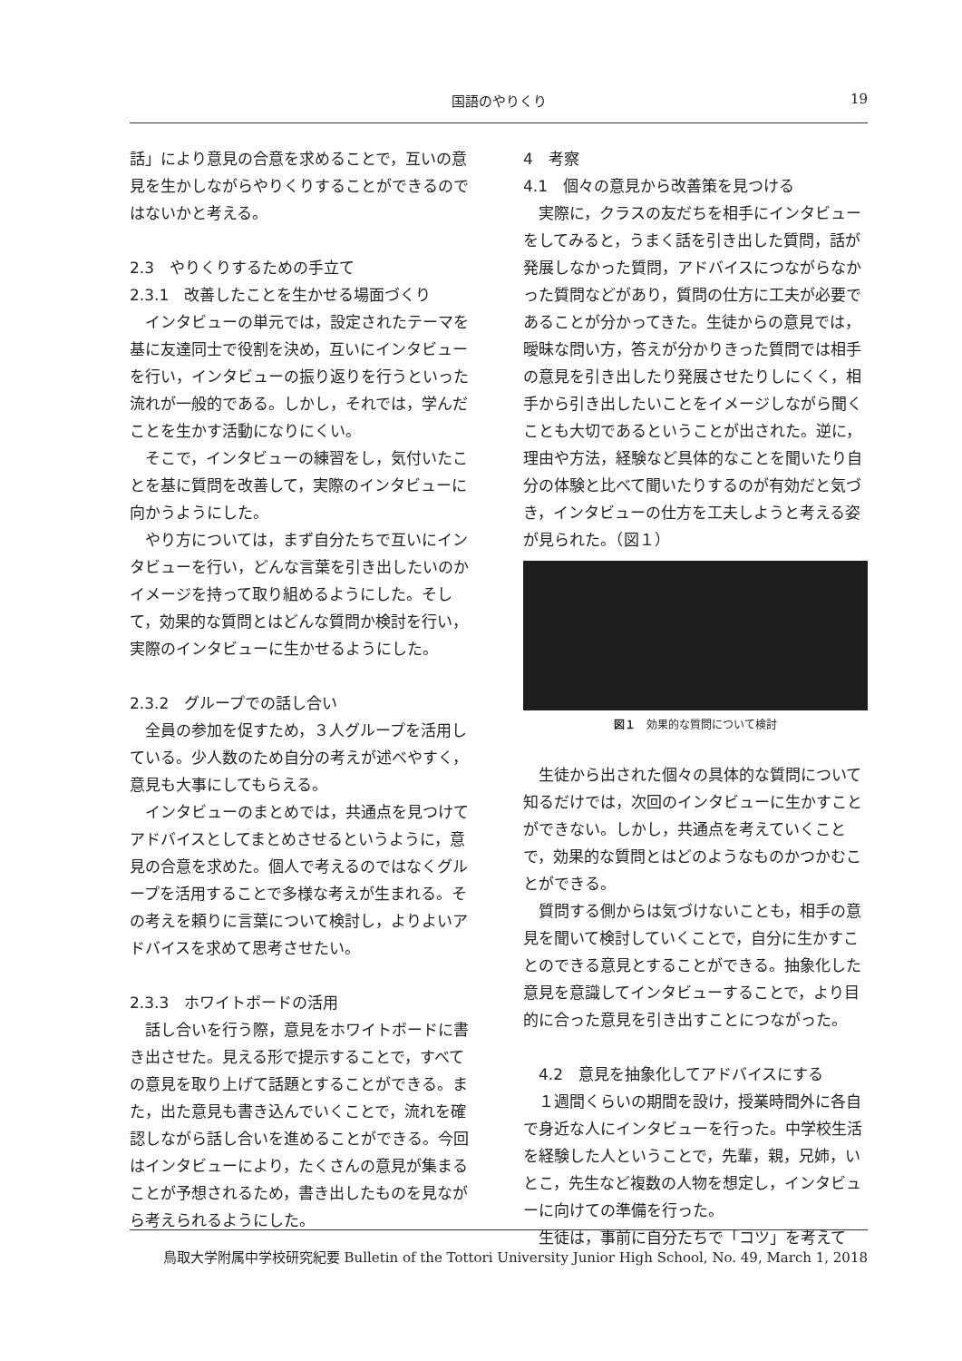国語のやりくり 19
話」により意見の合意を求めることで，互いの意見を生かしながらやりくりすることができるのではないかと考える。
2.3　やりくりするための手立て
2.3.1　改善したことを生かせる場面づくり
インタビューの単元では，設定されたテーマを基に友達同士で役割を決め，互いにインタビューを行い，インタビューの振り返りを行うといった流れが一般的である。しかし，それでは，学んだことを生かす活動になりにくい。
そこで，インタビューの練習をし，気付いたことを基に質問を改善して，実際のインタビューに向かうようにした。
やり方については，まず自分たちで互いにインタビューを行い，どんな言葉を引き出したいのかイメージを持って取り組めるようにした。そして，効果的な質問とはどんな質問か検討を行い，実際のインタビューに生かせるようにした。
2.3.2　グループでの話し合い
全員の参加を促すため，３人グループを活用している。少人数のため自分の考えが述べやすく，意見も大事にしてもらえる。
インタビューのまとめでは，共通点を見つけてアドバイスとしてまとめさせるというように，意見の合意を求めた。個人で考えるのではなくグループを活用することで多様な考えが生まれる。その考えを頼りに言葉について検討し，よりよいアドバイスを求めて思考させたい。
2.3.3　ホワイトボードの活用
話し合いを行う際，意見をホワイトボードに書き出させた。見える形で提示することで，すべての意見を取り上げて話題とすることができる。また，出た意見も書き込んでいくことで，流れを確認しながら話し合いを進めることができる。今回はインタビューにより，たくさんの意見が集まることが予想されるため，書き出したものを見ながら考えられるようにした。
4　考察
4.1　個々の意見から改善策を見つける
実際に，クラスの友だちを相手にインタビューをしてみると，うまく話を引き出した質問，話が発展しなかった質問，アドバイスにつながらなかった質問などがあり，質問の仕方に工夫が必要であることが分かってきた。生徒からの意見では，曖昧な問い方，答えが分かりきった質問では相手の意見を引き出したり発展させたりしにくく，相手から引き出したいことをイメージしながら聞くことも大切であるということが出された。逆に，理由や方法，経験など具体的なことを聞いたり自分の体験と比べて聞いたりするのが有効だと気づき，インタビューの仕方を工夫しようと考える姿が見られた。（図１）
図１　効果的な質問について検討
生徒から出された個々の具体的な質問について知るだけでは，次回のインタビューに生かすことができない。しかし，共通点を考えていくことで，効果的な質問とはどのようなものかつかむことができる。
質問する側からは気づけないことも，相手の意見を聞いて検討していくことで，自分に生かすことのできる意見とすることができる。抽象化した意見を意識してインタビューすることで，より目的に合った意見を引き出すことにつながった。
　4.2　意見を抽象化してアドバイスにする
１週間くらいの期間を設け，授業時間外に各自で身近な人にインタビューを行った。中学校生活を経験した人ということで，先輩，親，兄姉，いとこ，先生など複数の人物を想定し，インタビューに向けての準備を行った。
生徒は，事前に自分たちで「コツ」を考えて
鳥取大学附属中学校研究紀要 Bulletin of the Tottori University Junior High School, No. 49, March 1, 2018